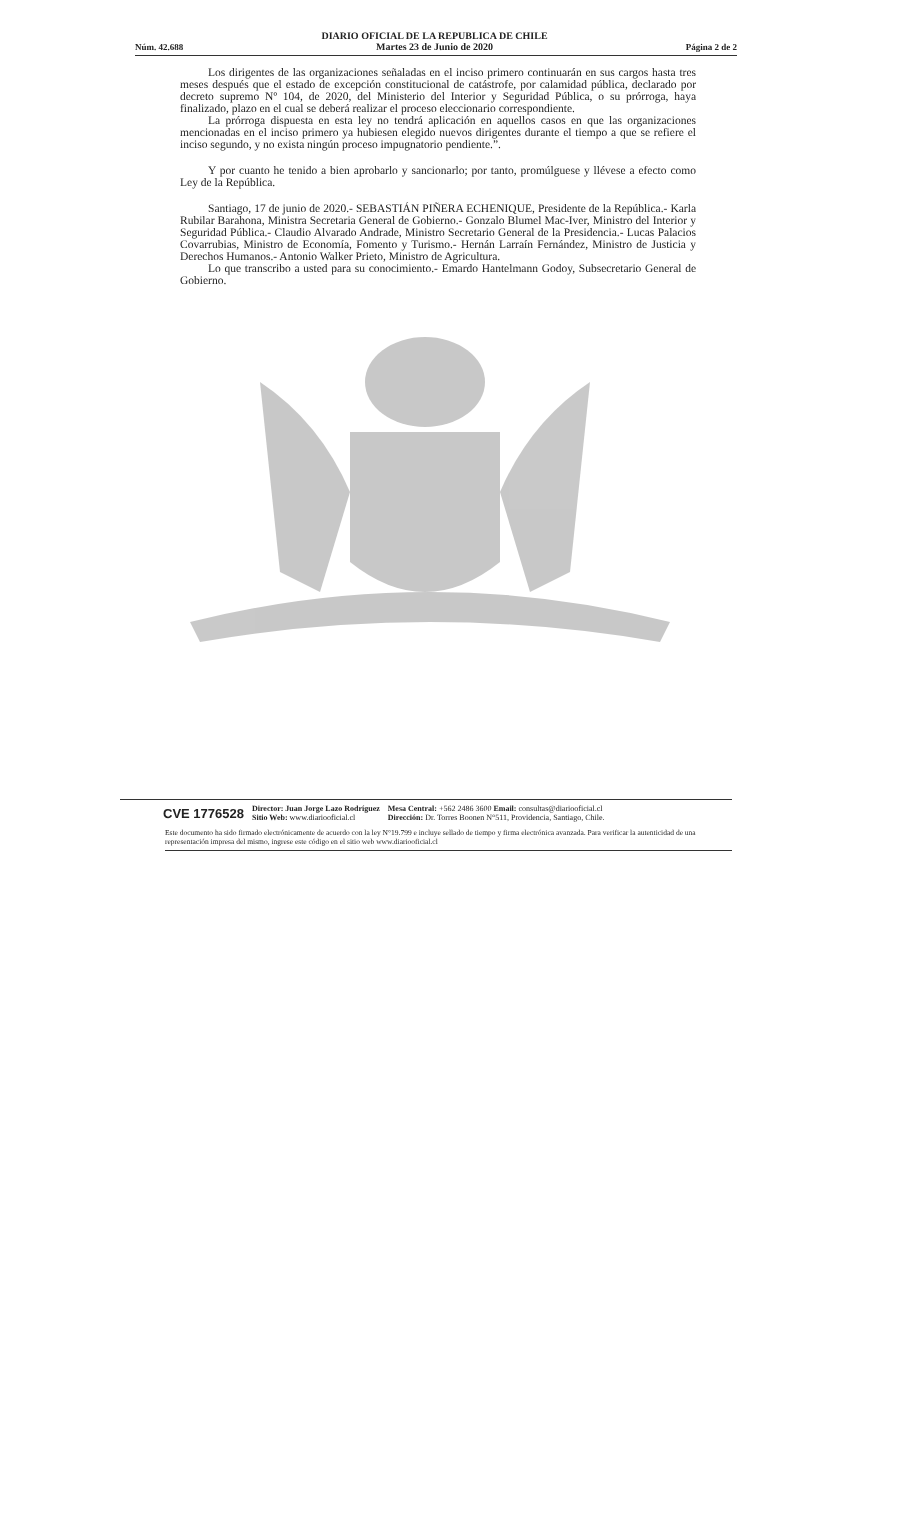Núm. 42.688 DIARIO OFICIAL DE LA REPUBLICA DE CHILE
Martes 23 de Junio de 2020 Página 2 de 2
Los dirigentes de las organizaciones señaladas en el inciso primero continuarán en sus cargos hasta tres meses después que el estado de excepción constitucional de catástrofe, por calamidad pública, declarado por decreto supremo Nº 104, de 2020, del Ministerio del Interior y Seguridad Pública, o su prórroga, haya finalizado, plazo en el cual se deberá realizar el proceso eleccionario correspondiente.
La prórroga dispuesta en esta ley no tendrá aplicación en aquellos casos en que las organizaciones mencionadas en el inciso primero ya hubiesen elegido nuevos dirigentes durante el tiempo a que se refiere el inciso segundo, y no exista ningún proceso impugnatorio pendiente.”.
Y por cuanto he tenido a bien aprobarlo y sancionarlo; por tanto, promúlguese y llévese a efecto como Ley de la República.
Santiago, 17 de junio de 2020.- SEBASTIÁN PIÑERA ECHENIQUE, Presidente de la República.- Karla Rubilar Barahona, Ministra Secretaria General de Gobierno.- Gonzalo Blumel Mac-Iver, Ministro del Interior y Seguridad Pública.- Claudio Alvarado Andrade, Ministro Secretario General de la Presidencia.- Lucas Palacios Covarrubias, Ministro de Economía, Fomento y Turismo.- Hernán Larraín Fernández, Ministro de Justicia y Derechos Humanos.- Antonio Walker Prieto, Ministro de Agricultura.
Lo que transcribo a usted para su conocimiento.- Emardo Hantelmann Godoy, Subsecretario General de Gobierno.
CVE 1776528 Director: Juan Jorge Lazo Rodríguez
Sitio Web: www.diariooficial.cl Mesa Central: +562 2486 3600 Email: consultas@diariooficial.cl
Dirección: Dr. Torres Boonen N°511, Providencia, Santiago, Chile.
Este documento ha sido firmado electrónicamente de acuerdo con la ley N°19.799 e incluye sellado de tiempo y firma electrónica avanzada. Para verificar la autenticidad de una representación impresa del mismo, ingrese este código en el sitio web www.diariooficial.cl